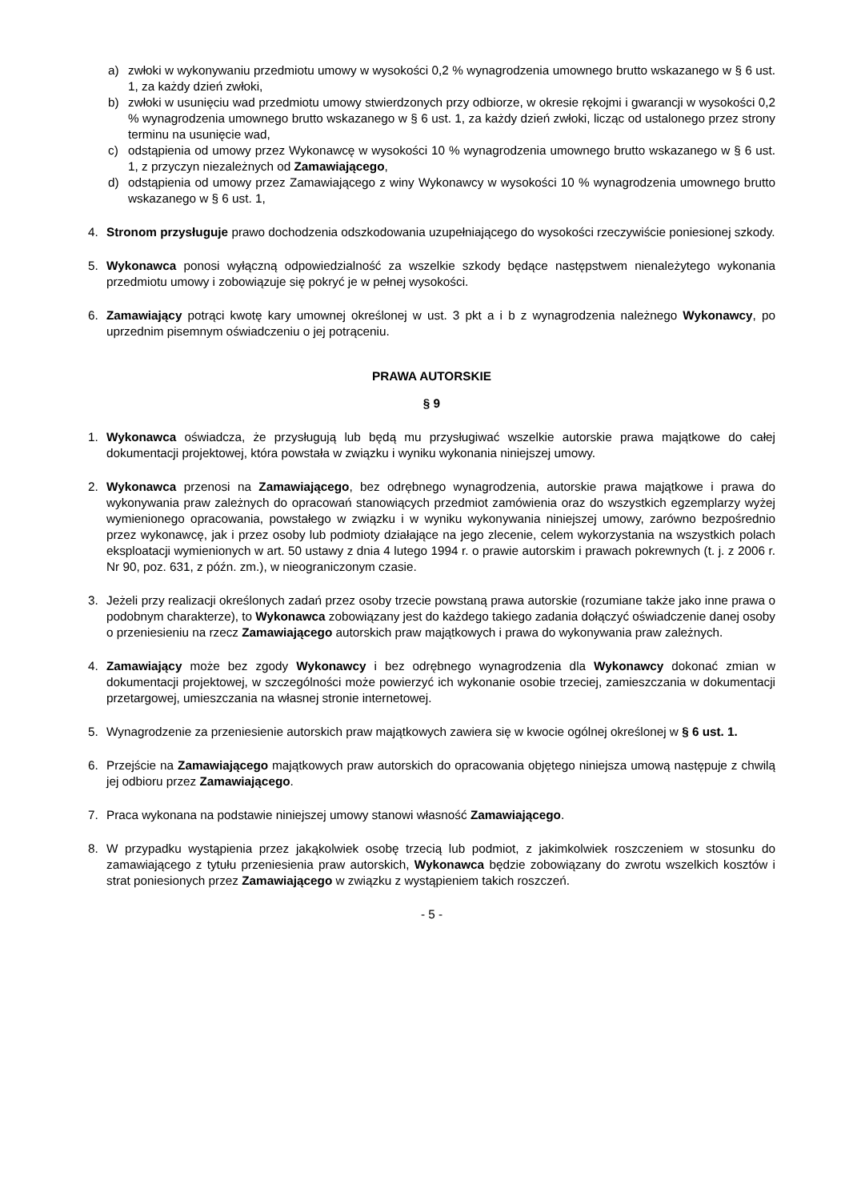a) zwłoki w wykonywaniu przedmiotu umowy w wysokości 0,2 % wynagrodzenia umownego brutto wskazanego w § 6 ust. 1, za każdy dzień zwłoki,
b) zwłoki w usunięciu wad przedmiotu umowy stwierdzonych przy odbiorze, w okresie rękojmi i gwarancji w wysokości 0,2 % wynagrodzenia umownego brutto wskazanego w § 6 ust. 1, za każdy dzień zwłoki, licząc od ustalonego przez strony terminu na usunięcie wad,
c) odstąpienia od umowy przez Wykonawcę w wysokości 10 % wynagrodzenia umownego brutto wskazanego w § 6 ust. 1, z przyczyn niezależnych od Zamawiającego,
d) odstąpienia od umowy przez Zamawiającego z winy Wykonawcy w wysokości 10 % wynagrodzenia umownego brutto wskazanego w § 6 ust. 1,
4. Stronom przysługuje prawo dochodzenia odszkodowania uzupełniającego do wysokości rzeczywiście poniesionej szkody.
5. Wykonawca ponosi wyłączną odpowiedzialność za wszelkie szkody będące następstwem nienależytego wykonania przedmiotu umowy i zobowiązuje się pokryć je w pełnej wysokości.
6. Zamawiający potrąci kwotę kary umownej określonej w ust. 3 pkt a i b z wynagrodzenia należnego Wykonawcy, po uprzednim pisemnym oświadczeniu o jej potrąceniu.
PRAWA AUTORSKIE
§ 9
1. Wykonawca oświadcza, że przysługują lub będą mu przysługiwać wszelkie autorskie prawa majątkowe do całej dokumentacji projektowej, która powstała w związku i wyniku wykonania niniejszej umowy.
2. Wykonawca przenosi na Zamawiającego, bez odrębnego wynagrodzenia, autorskie prawa majątkowe i prawa do wykonywania praw zależnych do opracowań stanowiących przedmiot zamówienia oraz do wszystkich egzemplarzy wyżej wymienionego opracowania, powstałego w związku i w wyniku wykonywania niniejszej umowy, zarówno bezpośrednio przez wykonawcę, jak i przez osoby lub podmioty działające na jego zlecenie, celem wykorzystania na wszystkich polach eksploatacji wymienionych w art. 50 ustawy z dnia 4 lutego 1994 r. o prawie autorskim i prawach pokrewnych (t. j. z 2006 r. Nr 90, poz. 631, z późn. zm.), w nieograniczonym czasie.
3. Jeżeli przy realizacji określonych zadań przez osoby trzecie powstaną prawa autorskie (rozumiane także jako inne prawa o podobnym charakterze), to Wykonawca zobowiązany jest do każdego takiego zadania dołączyć oświadczenie danej osoby o przeniesieniu na rzecz Zamawiającego autorskich praw majątkowych i prawa do wykonywania praw zależnych.
4. Zamawiający może bez zgody Wykonawcy i bez odrębnego wynagrodzenia dla Wykonawcy dokonać zmian w dokumentacji projektowej, w szczególności może powierzyć ich wykonanie osobie trzeciej, zamieszczania w dokumentacji przetargowej, umieszczania na własnej stronie internetowej.
5. Wynagrodzenie za przeniesienie autorskich praw majątkowych zawiera się w kwocie ogólnej określonej w § 6 ust. 1.
6. Przejście na Zamawiającego majątkowych praw autorskich do opracowania objętego niniejsza umową następuje z chwilą jej odbioru przez Zamawiającego.
7. Praca wykonana na podstawie niniejszej umowy stanowi własność Zamawiającego.
8. W przypadku wystąpienia przez jakąkolwiek osobę trzecią lub podmiot, z jakimkolwiek roszczeniem w stosunku do zamawiającego z tytułu przeniesienia praw autorskich, Wykonawca będzie zobowiązany do zwrotu wszelkich kosztów i strat poniesionych przez Zamawiającego w związku z wystąpieniem takich roszczeń.
- 5 -